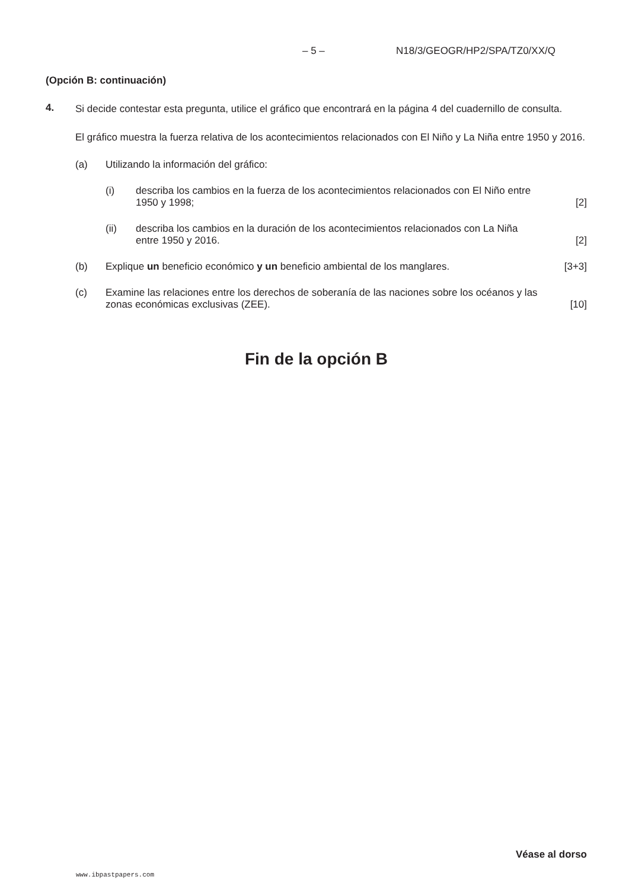– 5 – N18/3/GEOGR/HP2/SPA/TZ0/XX/Q
(Opción B: continuación)
4.
Si decide contestar esta pregunta, utilice el gráfico que encontrará en la página 4 del cuadernillo de consulta.
El gráfico muestra la fuerza relativa de los acontecimientos relacionados con El Niño y La Niña entre 1950 y 2016.
(a) Utilizando la información del gráfico:
(i) describa los cambios en la fuerza de los acontecimientos relacionados con El Niño entre 1950 y 1998; [2]
(ii) describa los cambios en la duración de los acontecimientos relacionados con La Niña entre 1950 y 2016. [2]
(b) Explique un beneficio económico y un beneficio ambiental de los manglares. [3+3]
(c) Examine las relaciones entre los derechos de soberanía de las naciones sobre los océanos y las zonas económicas exclusivas (ZEE). [10]
Fin de la opción B
Véase al dorso
www.ibpastpapers.com